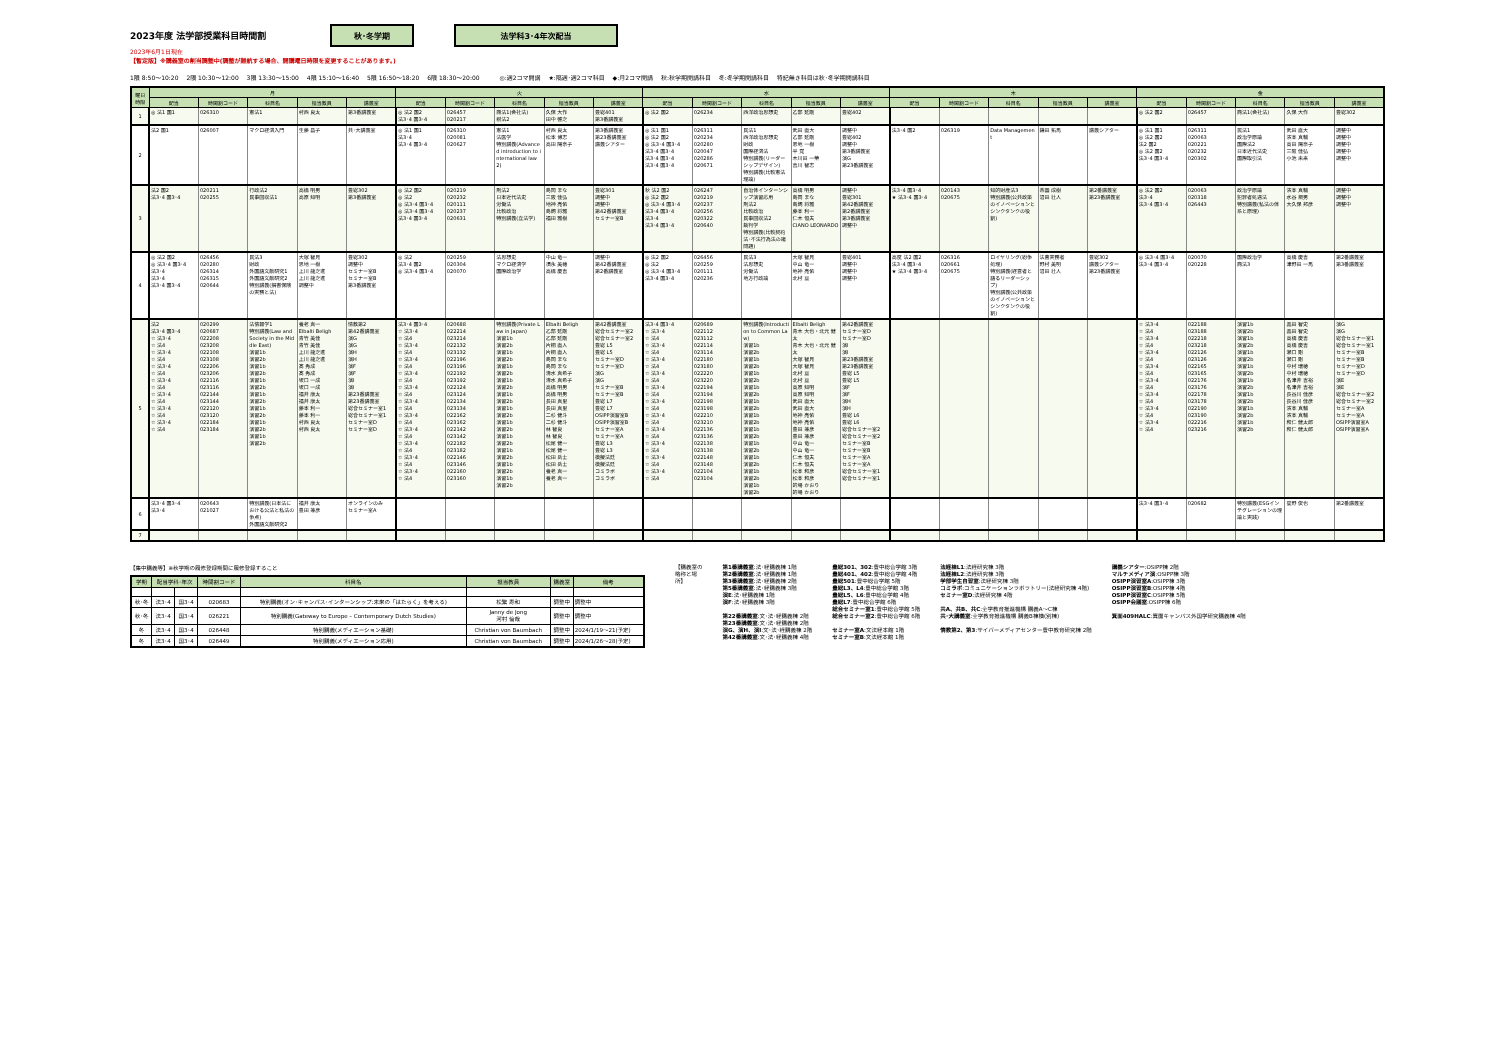2023年度 法学部授業科目時間割
秋･冬学期 法学科3･4年次配当
2023年6月1日現在
【暫定版】※講義室の割当調整中(調整が難航する場合、開講曜日時限を変更することがあります。)
1限 8:50～10:20 　2限 10:30～12:00 　3限 13:30～15:00 　4限 15:10～16:40 　5限 16:50～18:20 　6限 18:30～20:00 　　　◎:週2コマ開講 　★:隔週･週2コマ科目 　◆:月2コマ開講 　秋:秋学期開講科目 　冬:冬学期開講科目 　特記無き科目は秋･冬学期開講科目
| 曜日 時限 | 月 | | | | | 火 | | | | | 水 | | | | | 木 | | | | | 金 | | | | |
| --- | --- | --- | --- | --- | --- | --- | --- | --- | --- | --- | --- | --- | --- | --- | --- | --- | --- | --- | --- | --- | --- | --- | --- | --- | --- |
| | 配当 | 時間割コード | 科目名 | 担当教員 | 講義室 | 配当 | 時間割コード | 科目名 | 担当教員 | 講義室 | 配当 | 時間割コード | 科目名 | 担当教員 | 講義室 | 配当 | 時間割コード | 科目名 | 担当教員 | 講義室 | 配当 | 時間割コード | 科目名 | 担当教員 | 講義室 |
| 1 | ◎ 法1 国1 | 026310 | 憲法1 | 村西 良太 | 第3番講義室 | ◎ 法2 国2 法3･4 国3･4 | 026457 020217 | 商法1(会社法) 税法2 | 久保 大作 田中 啓之 | 豊総401 第3番講義室 | ◎ 法2 国2 | 026234 | 西洋政治思想史 | 乙部 延剛 | 豊総402 | | | | | | ◎ 法2 国2 | 026457 | 商法1(会社法) | 久保 大作 | 豊総302 |
| 2 | 法2 国1 | 026007 | マクロ経済入門 | 生藤 昌子 | 共･大講義室 | ◎ 法1 国1 法3･4 法3･4 国3･4 | 026310 020081 020627 | 憲法1 法医学 特別講義(Advanced introduction to international law 2) | 村西 良太 松本 博志 高田 陽奈子 | 第3番講義室 第23番講義室 講義シアター | ◎ 法1 国1 ◎ 法2 国2 ◎ 法3･4 国3･4 法3･4 国3･4 法3･4 国3･4 法3･4 国3･4 | 026311 020234 020280 020047 020286 020671 | 民法1 西洋政治思想史 財政 国際経済法 特別講義(リーダーシップデザイン) 特別講義(比較憲法理論) | 武田 直大 乙部 延剛 恩地 一樹 平 覚 木川田 一榮 吉川 智志 | 調整中 豊総402 調整中 第3番講義室 演G 第23番講義室 | 法3･4 国2 | 026319 | Data Management | 鎌田 拓馬 | 講義シアター | ◎ 法1 国1 ◎ 法2 国2 法2 国2 ◎ 法2 国2 法3･4 国3･4 | 026311 020063 020221 020232 020302 | 民法1 政治学原論 国際法2 日本近代法史 国際取引法 | 武田 直大 濱本 真輔 高田 陽奈子 三阪 佳弘 小池 未来 | 調整中 調整中 調整中 調整中 調整中 |
| 3 | 法2 国2 法3･4 国3･4 | 020211 020255 | 行政法2 民事回収法1 | 高橋 明男 高原 知明 | 豊総302 第3番講義室 | ◎ 法2 国2 ◎ 法2 ◎ 法3･4 国3･4 ◎ 法3･4 国3･4 法3･4 国3･4 | 020219 020232 020111 020237 020631 | 刑法2 日本近代法史 労働法 比較政治 特別講義(立法学) | 島岡 まな 三阪 佳弘 地神 亮佑 島飼 将雅 福田 雅樹 | 豊総301 調整中 調整中 第42番講義室 セミナー室B | 秋 法2 国2 ◎ 法2 国2 ◎ 法3･4 国3･4 法3･4 国3･4 法3･4 法3･4 国3･4 | 026247 020219 020237 020256 020322 020640 | 自治体インターンシップ演習応用 刑法2 比較政治 民事回収法2 裁判学 特別講義(比較契約法･不法行為法の諸問題) | 高橋 明男 島岡 まな 島飼 将雅 藤本 利一 仁木 恒夫 CIANO LEONARDO | 調整中 豊総301 第42番講義室 第2番講義室 第3番講義室 調整中 | 法3･4 国3･4 ★ 法3･4 国3･4 | 020143 020675 | 知的財産法3 特別講義(公共政策のイノベーションとシンクタンクの役割) | 茶園 成樹 沼田 壮人 | 第2番講義室 第23番講義室 | ◎ 法2 国2 法3･4 法3･4 国3･4 | 020063 020318 026443 | 政治学原論 犯罪者処遇法 特別講義(私法の体系と原理) | 濱本 真輔 水谷 規男 大久保 邦彦 | 調整中 調整中 調整中 |
| 4 | ◎ 法2 国2 ◎ 法3･4 国3･4 法3･4 法3･4 法3･4 国3･4 | 026456 020280 026314 026315 020644 | 民法3 財政 外国語文献研究1 外国語文献研究2 特別講義(損害保険の実務と法) | 大塚 智見 恩地 一樹 上川 龍之進 上川 龍之進 調整中 | 豊総302 調整中 セミナー室B セミナー室B 第3番講義室 | ◎ 法2 法3･4 国2 ◎ 法3･4 国3･4 | 020259 020304 020070 | 法思想史 マクロ経済学 国際政治学 | 中山 竜一 須永 美穂 高橋 慶吉 | 調整中 第42番講義室 第2番講義室 | ◎ 法2 国2 ◎ 法2 ◎ 法3･4 国3･4 法3･4 国3･4 | 026456 020259 020111 020236 | 民法3 法思想史 労働法 地方行政論 | 大塚 智見 中山 竜一 地神 亮佑 北村 亘 | 豊総401 調整中 調整中 調整中 | 高度 法2 国2 法3･4 国3･4 ★ 法3･4 国3･4 | 026316 020661 020675 | ロイヤリング(紛争処理) 特別講義(経営者と語るリーダーシップ) 特別講義(公共政策のイノベーションとシンクタンクの役割) | 法曹実務者 野村 美明 沼田 壮人 | 豊総302 講義シアター 第23番講義室 | ◎ 法3･4 国3･4 法3･4 国3･4 | 020070 020228 | 国際政治学 商法3 | 高橋 慶吉 津野田 一馬 | 第2番講義室 第3番講義室 |
| 5 | 法2 法3･4 国3･4 ☆ 法3･4 ☆ 法4 ☆ 法3･4 ☆ 法4 ☆ 法3･4 ☆ 法4 ☆ 法3･4 ☆ 法4 ☆ 法3･4 ☆ 法4 ☆ 法3･4 ☆ 法4 ☆ 法3･4 ☆ 法4 | 020299 020687 022208 023208 022108 023108 022206 023206 022116 023116 022144 023144 022120 023120 022184 023184 | 法情報学1 特別講義(Law and Society in the Middle East) 演習1b 演習2b 演習1b 演習2b 演習1b 演習2b 演習1b 演習2b 演習1b 演習2b 演習1b 演習2b 演習1b 演習2b | 養老 真一 Elbalti Beligh 青竹 美佳 青竹 美佳 上川 龍之進 上川 龍之進 髙 秀成 髙 秀成 坂口 一成 坂口 一成 福井 康太 福井 康太 藤本 利一 藤本 利一 村西 良太 村西 良太 | 情教第2 第42番講義室 演G 演G 演H 演H 演F 演F 演I 演I 第23番講義室 第23番講義室 総合セミナー室1 総合セミナー室1 セミナー室D セミナー室D | 法3･4 国3･4 ☆ 法3･4 ☆ 法4 ☆ 法3･4 ☆ 法4 ☆ 法3･4 ☆ 法4 ☆ 法3･4 ☆ 法4 ☆ 法3･4 ☆ 法4 ☆ 法3･4 ☆ 法4 ☆ 法3･4 ☆ 法4 ☆ 法3･4 ☆ 法4 ☆ 法3･4 ☆ 法4 ☆ 法3･4 ☆ 法4 ☆ 法3･4 ☆ 法4 | 020688 022214 023214 022132 023132 022196 023196 022192 023192 022124 023124 022134 023134 022162 023162 022142 023142 022182 023182 022146 023146 022160 023160 | 特別講義(Private Law in Japan) 演習1b 演習2b 演習1b 演習2b 演習1b 演習2b 演習1b 演習2b 演習1b 演習2b 演習1b 演習2b 演習1b 演習2b 演習1b 演習2b 演習1b 演習2b 演習1b 演習2b 演習1b 演習2b | Elbalti Beligh 乙部 延剛 乙部 延剛 片桐 直人 片桐 直人 島岡 まな 島岡 まな 清水 真希子 清水 真希子 高橋 明男 高橋 明男 長田 真里 長田 真里 二杉 健斗 二杉 健斗 林 智良 林 智良 松尾 健一 松尾 健一 松田 岳士 松田 岳士 養老 真一 養老 真一 | 第42番講義室 総合セミナー室2 総合セミナー室2 豊総 L5 豊総 L5 セミナー室D セミナー室D 演G 演G セミナー室B セミナー室B 豊総 L7 豊総 L7 OSIPP演習室B OSIPP演習室B セミナー室A セミナー室A 豊総 L3 豊総 L3 模擬法廷 模擬法廷 コミラボ コミラボ | 法3･4 国3･4 ☆ 法3･4 ☆ 法4 ☆ 法3･4 ☆ 法4 ☆ 法3･4 ☆ 法4 ☆ 法3･4 ☆ 法4 ☆ 法3･4 ☆ 法4 ☆ 法3･4 ☆ 法4 ☆ 法3･4 ☆ 法4 ☆ 法3･4 ☆ 法4 ☆ 法3･4 ☆ 法4 ☆ 法3･4 ☆ 法4 ☆ 法3･4 ☆ 法4 | 020689 022112 023112 022114 023114 022180 023180 022220 023220 022194 023194 022198 023198 022210 023210 022136 023136 022138 023138 022148 023148 022104 023104 | 特別講義(Introduction to Common Law) 演習1b 演習2b 演習1b 演習2b 演習1b 演習2b 演習1b 演習2b 演習1b 演習2b 演習1b 演習2b 演習1b 演習2b 演習1b 演習2b 演習1b 演習2b 演習1b 演習2b 演習1b 演習2b | Elbalti Beligh 青木 大也・北元 健太 青木 大也・北元 健太 大塚 智見 大塚 智見 北村 亘 北村 亘 高原 知明 高原 知明 武田 直大 武田 直大 地神 亮佑 地神 亮佑 豊田 兼彦 豊田 兼彦 中山 竜一 中山 竜一 仁木 恒夫 仁木 恒夫 松本 和彦 松本 和彦 的場 かおり 的場 かおり | 第42番講義室 セミナー室D セミナー室D 演I 演I 第23番講義室 第23番講義室 豊総 L5 豊総 L5 演F 演F 演H 演H 豊総 L6 豊総 L6 総合セミナー室2 総合セミナー室2 セミナー室B セミナー室B セミナー室A セミナー室A 総合セミナー室1 総合セミナー室1 | | | | | | ☆ 法3･4 ☆ 法4 ☆ 法3･4 ☆ 法4 ☆ 法3･4 ☆ 法4 ☆ 法3･4 ☆ 法4 ☆ 法3･4 ☆ 法4 ☆ 法3･4 ☆ 法4 ☆ 法3･4 ☆ 法4 ☆ 法3･4 ☆ 法4 | 022188 023188 022218 023218 022126 023126 022165 023165 022176 023176 022178 023178 022190 023190 022216 023216 | 演習1b 演習2b 演習1b 演習2b 演習1b 演習2b 演習1b 演習2b 演習1b 演習2b 演習1b 演習2b 演習1b 演習2b 演習1b 演習2b | 品田 智史 品田 智史 高橋 慶吉 高橋 慶吉 瀬口 剛 瀬口 剛 中村 瑞穂 中村 瑞穂 名津井 吉裕 名津井 吉裕 長谷川 佳彦 長谷川 佳彦 濱本 真輔 濱本 真輔 和仁 健太郎 和仁 健太郎 | 演G 演G 総合セミナー室1 総合セミナー室1 セミナー室B セミナー室B セミナー室D セミナー室D 演E 演E 総合セミナー室2 総合セミナー室2 セミナー室A セミナー室A OSIPP演習室A OSIPP演習室A |
| 6 | 法3･4 国3･4 法3･4 | 020643 021027 | 特別講義(日本法における公法と私法の争点) 外国語文献研究2 | 福井 康太 豊田 兼彦 | オンラインのみ セミナー室A | | | | | | | | | | | | | | | | 法3･4 国3･4 | 020682 | 特別講義(ESGインテグレーションの理論と実践) | 星野 俊也 | 第2番講義室 |
| 7 | | | | | | | | | | | | | | | | | | | | | | | | | |
【集中講義等】※秋学期の履修登録期間に履修登録すること
| 学期 | 配当学科･年次 | | 時間割コード | 科目名 | 担当教員 | 講義室 | 備考 |
| --- | --- | --- | --- | --- | --- | --- | --- |
| 秋･冬 | 法3･4 | 国3･4 | 020683 | 特別講義(オン･キャンパス･インターンシップ:未来の「はたらく」を考える) | 松繁 寿和 | 調整中 | 調整中 |
| 秋･冬 | 法3･4 | 国3･4 | 026221 | 特別講義(Gateway to Europe – Contemporary Dutch Studies) | Janny de Jong 河村 倫哉 | 調整中 | 調整中 |
| 冬 | 法3･4 | 国3･4 | 026448 | 特別講義(メディエーション基礎) | Christian von Baumbach | 調整中 | 2024/1/19～21(予定) |
| 冬 | 法3･4 | 国3･4 | 026449 | 特別講義(メディエーション応用) | Christian von Baumbach | 調整中 | 2024/1/26～28(予定) |
【講義室の
略称と場
所】
第1番講義室:法･経講義棟 1階
第2番講義室:法･経講義棟 1階
第3番講義室:法･経講義棟 2階
第5番講義室:法･経講義棟 3階
演E:法･経講義棟 1階
演F:法･経講義棟 3階
第22番講義室:文･法･経講義棟 2階
第23番講義室:文･法･経講義棟 2階
演G、演H、演I:文･法･経講義棟 2階
第42番講義室:文･法･経講義棟 4階
豊総301、302:豊中総合学館 3階
豊総401、402:豊中総合学館 4階
豊総501:豊中総合学館 5階
豊総L3、L4:豊中総合学館 3階
豊総L5、L6:豊中総合学館 4階
豊総L7:豊中総合学館 6階
総合セミナー室1:豊中総合学館 5階
総合セミナー室2:豊中総合学館 6階
セミナー室A:文法経本館 1階
セミナー室B:文法経本館 1階
法経棟L1:法経研究棟 3階
法経棟L2:法経研究棟 3階
学部学生自習室:法経研究棟 3階
コミラボ:コミュニケーションラボラトリー(法経研究棟 4階)
セミナー室D:法経研究棟 4階
共A、共B、共C:全学教育推進機構 講義A～C棟
共･大講義室:全学教育推進機構 講義B棟横(別棟)
情教第2、第3:サイバーメディアセンター豊中教育研究棟 2階
講義シアター:OSIPP棟 2階
マルチメディア演:OSIPP棟 3階
OSIPP演習室A:OSIPP棟 3階
OSIPP演習室B:OSIPP棟 4階
OSIPP演習室C:OSIPP棟 5階
OSIPP会議室:OSIPP棟 6階
箕面409HALC:箕面キャンパス外国学研究講義棟 4階